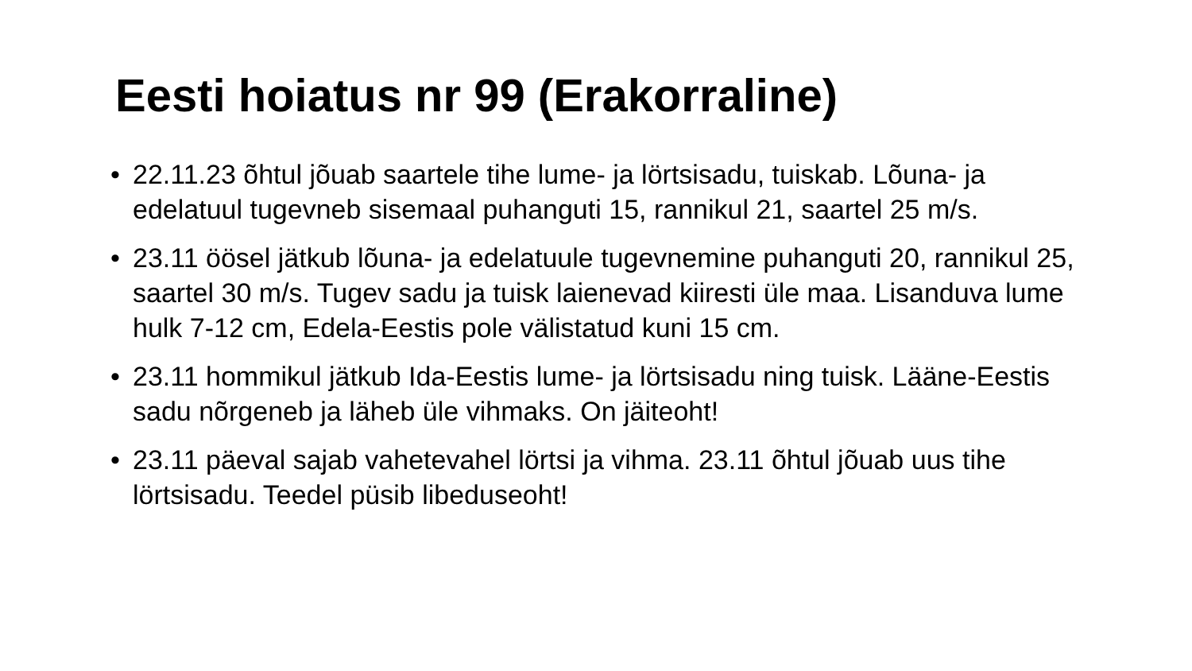Eesti hoiatus nr 99 (Erakorraline)
• 22.11.23 õhtul jõuab saartele tihe lume- ja lörtsisadu, tuiskab. Lõuna- ja edelatuul tugevneb sisemaal puhanguti 15, rannikul 21, saartel 25 m/s.
• 23.11 öösel jätkub lõuna- ja edelatuule tugevnemine puhanguti 20, rannikul 25, saartel 30 m/s. Tugev sadu ja tuisk laienevad kiiresti üle maa. Lisanduva lume hulk 7-12 cm, Edela-Eestis pole välistatud kuni 15 cm.
• 23.11 hommikul jätkub Ida-Eestis lume- ja lörtsisadu ning tuisk. Lääne-Eestis sadu nõrgeneb ja läheb üle vihmaks. On jäiteoht!
• 23.11 päeval sajab vahetevahel lörtsi ja vihma. 23.11 õhtul jõuab uus tihe lörtsisadu. Teedel püsib libeduseoht!